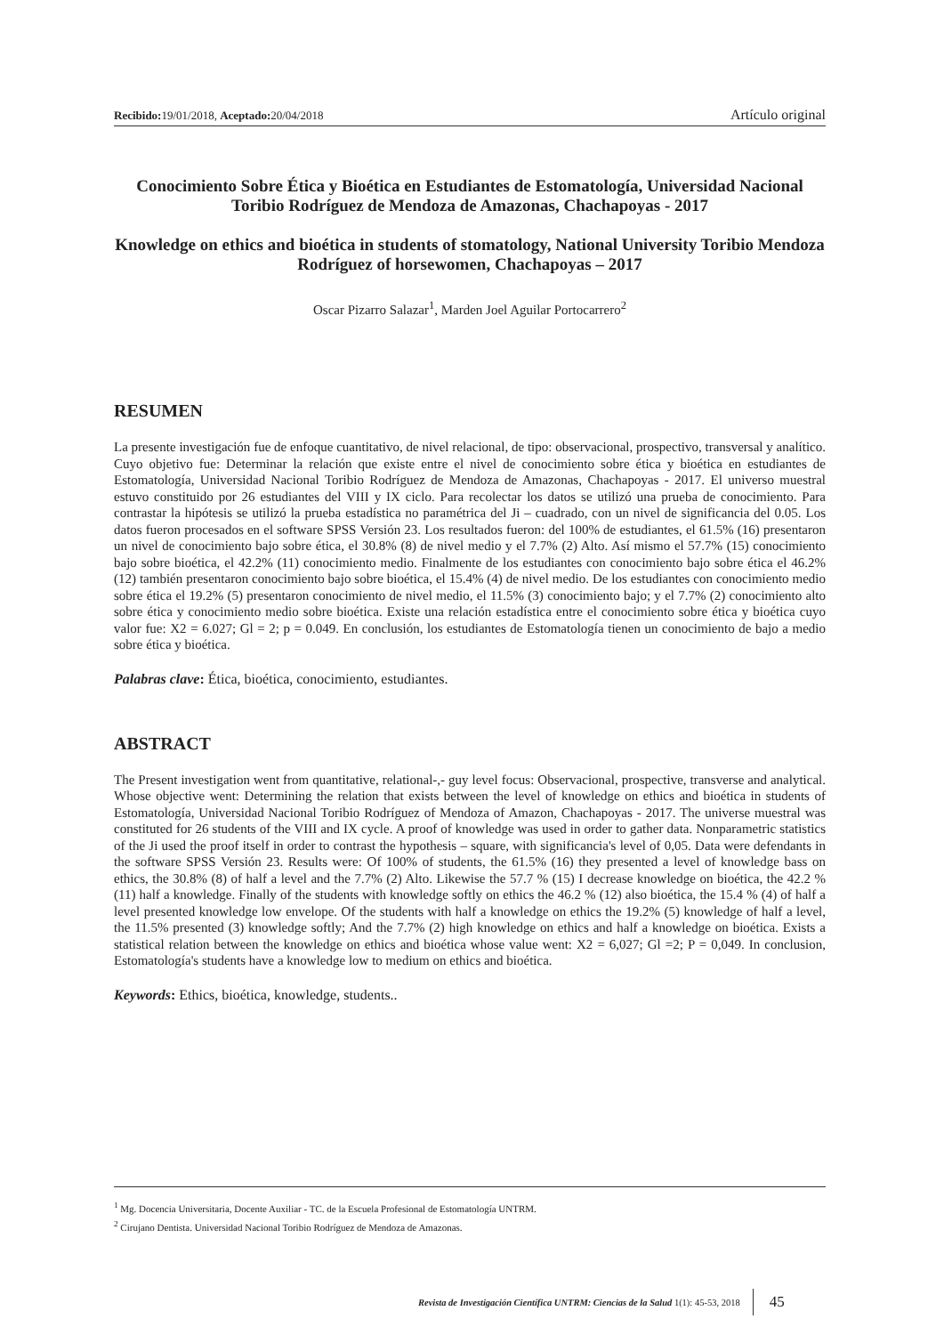Recibido: 19/01/2018, Aceptado: 20/04/2018 Artículo original
Conocimiento Sobre Ética y Bioética en Estudiantes de Estomatología, Universidad Nacional Toribio Rodríguez de Mendoza de Amazonas, Chachapoyas - 2017
Knowledge on ethics and bioética in students of stomatology, National University Toribio Mendoza Rodríguez of horsewomen, Chachapoyas – 2017
Oscar Pizarro Salazar<sup>1</sup>, Marden Joel Aguilar Portocarrero<sup>2</sup>
RESUMEN
La presente investigación fue de enfoque cuantitativo, de nivel relacional, de tipo: observacional, prospectivo, transversal y analítico. Cuyo objetivo fue: Determinar la relación que existe entre el nivel de conocimiento sobre ética y bioética en estudiantes de Estomatología, Universidad Nacional Toribio Rodríguez de Mendoza de Amazonas, Chachapoyas - 2017. El universo muestral estuvo constituido por 26 estudiantes del VIII y IX ciclo. Para recolectar los datos se utilizó una prueba de conocimiento. Para contrastar la hipótesis se utilizó la prueba estadística no paramétrica del Ji – cuadrado, con un nivel de significancia del 0.05. Los datos fueron procesados en el software SPSS Versión 23. Los resultados fueron: del 100% de estudiantes, el 61.5% (16) presentaron un nivel de conocimiento bajo sobre ética, el 30.8% (8) de nivel medio y el 7.7% (2) Alto. Así mismo el 57.7% (15) conocimiento bajo sobre bioética, el 42.2% (11) conocimiento medio. Finalmente de los estudiantes con conocimiento bajo sobre ética el 46.2% (12) también presentaron conocimiento bajo sobre bioética, el 15.4% (4) de nivel medio. De los estudiantes con conocimiento medio sobre ética el 19.2% (5) presentaron conocimiento de nivel medio, el 11.5% (3) conocimiento bajo; y el 7.7% (2) conocimiento alto sobre ética y conocimiento medio sobre bioética. Existe una relación estadística entre el conocimiento sobre ética y bioética cuyo valor fue: X2 = 6.027; Gl = 2; p = 0.049. En conclusión, los estudiantes de Estomatología tienen un conocimiento de bajo a medio sobre ética y bioética.
Palabras clave: Ética, bioética, conocimiento, estudiantes.
ABSTRACT
The Present investigation went from quantitative, relational-,- guy level focus: Observacional, prospective, transverse and analytical. Whose objective went: Determining the relation that exists between the level of knowledge on ethics and bioética in students of Estomatología, Universidad Nacional Toribio Rodríguez of Mendoza of Amazon, Chachapoyas - 2017. The universe muestral was constituted for 26 students of the VIII and IX cycle. A proof of knowledge was used in order to gather data. Nonparametric statistics of the Ji used the proof itself in order to contrast the hypothesis – square, with significancia's level of 0,05. Data were defendants in the software SPSS Versión 23. Results were: Of 100% of students, the 61.5% (16) they presented a level of knowledge bass on ethics, the 30.8% (8) of half a level and the 7.7% (2) Alto. Likewise the 57.7 % (15) I decrease knowledge on bioética, the 42.2 % (11) half a knowledge. Finally of the students with knowledge softly on ethics the 46.2 % (12) also bioética, the 15.4 % (4) of half a level presented knowledge low envelope. Of the students with half a knowledge on ethics the 19.2% (5) knowledge of half a level, the 11.5% presented (3) knowledge softly; And the 7.7% (2) high knowledge on ethics and half a knowledge on bioética. Exists a statistical relation between the knowledge on ethics and bioética whose value went: X2 = 6,027; Gl =2; P = 0,049. In conclusion, Estomatología's students have a knowledge low to medium on ethics and bioética.
Keywords: Ethics, bioética, knowledge, students..
<sup>1</sup> Mg. Docencia Universitaria, Docente Auxiliar - TC. de la Escuela Profesional de Estomatología UNTRM.
<sup>2</sup> Cirujano Dentista. Universidad Nacional Toribio Rodríguez de Mendoza de Amazonas.
Revista de Investigación Científica UNTRM: Ciencias de la Salud 1(1): 45-53, 2018 45